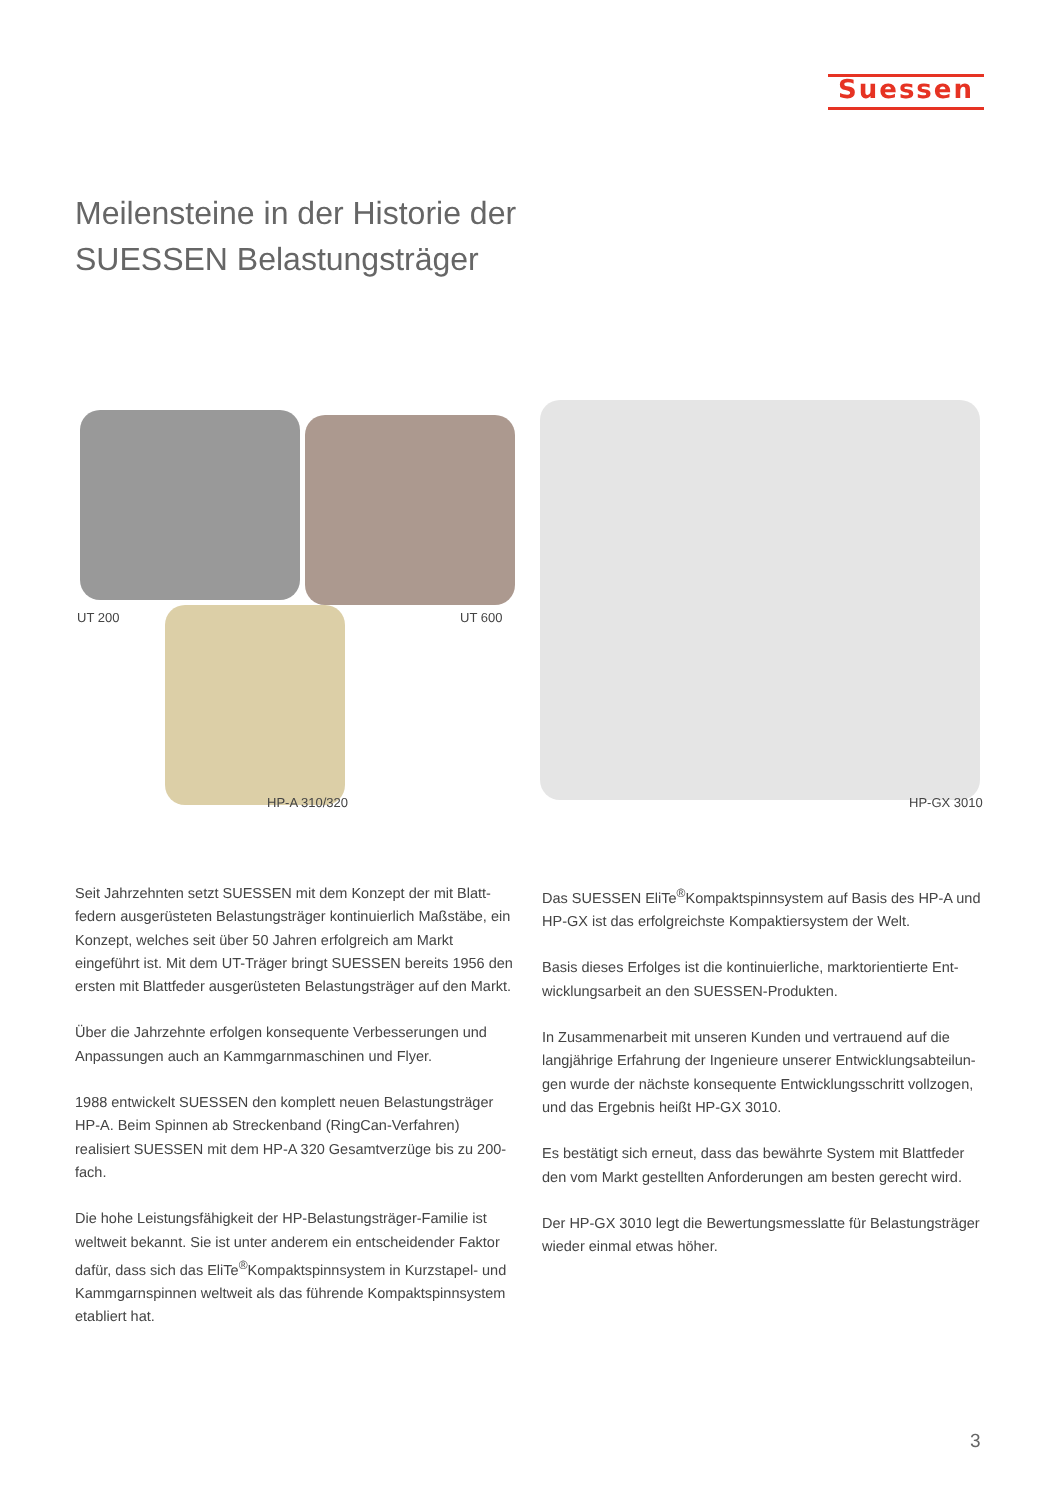Suessen
Meilensteine in der Historie der
SUESSEN Belastungsträger
UT 200 UT 600
HP-A 310/320 HP-GX 3010
Seit Jahrzehnten setzt SUESSEN mit dem Konzept der mit Blatt-federn ausgerüsteten Belastungsträger kontinuierlich Maßstäbe, ein Konzept, welches seit über 50 Jahren erfolgreich am Markt eingeführt ist. Mit dem UT-Träger bringt SUESSEN bereits 1956 den ersten mit Blattfeder ausgerüsteten Belastungsträger auf den Markt.
Über die Jahrzehnte erfolgen konsequente Verbesserungen und Anpassungen auch an Kammgarnmaschinen und Flyer.
1988 entwickelt SUESSEN den komplett neuen Belastungsträger HP-A. Beim Spinnen ab Streckenband (RingCan-Verfahren) realisiert SUESSEN mit dem HP-A 320 Gesamtverzüge bis zu 200-fach.
Die hohe Leistungsfähigkeit der HP-Belastungsträger-Familie ist weltweit bekannt. Sie ist unter anderem ein entscheidender Faktor dafür, dass sich das EliTe<sup>®</sup>Kompaktspinnsystem in Kurzstapel- und Kammgarnspinnen weltweit als das führende Kompaktspinnsystem etabliert hat.
Das SUESSEN EliTe<sup>®</sup>Kompaktspinnsystem auf Basis des HP-A und HP-GX ist das erfolgreichste Kompaktiersystem der Welt.
Basis dieses Erfolges ist die kontinuierliche, marktorientierte Ent-wicklungsarbeit an den SUESSEN-Produkten.
In Zusammenarbeit mit unseren Kunden und vertrauend auf die langjährige Erfahrung der Ingenieure unserer Entwicklungsabteilun-gen wurde der nächste konsequente Entwicklungsschritt vollzogen, und das Ergebnis heißt HP-GX 3010.
Es bestätigt sich erneut, dass das bewährte System mit Blattfeder den vom Markt gestellten Anforderungen am besten gerecht wird.
Der HP-GX 3010 legt die Bewertungsmesslatte für Belastungsträger wieder einmal etwas höher.
3